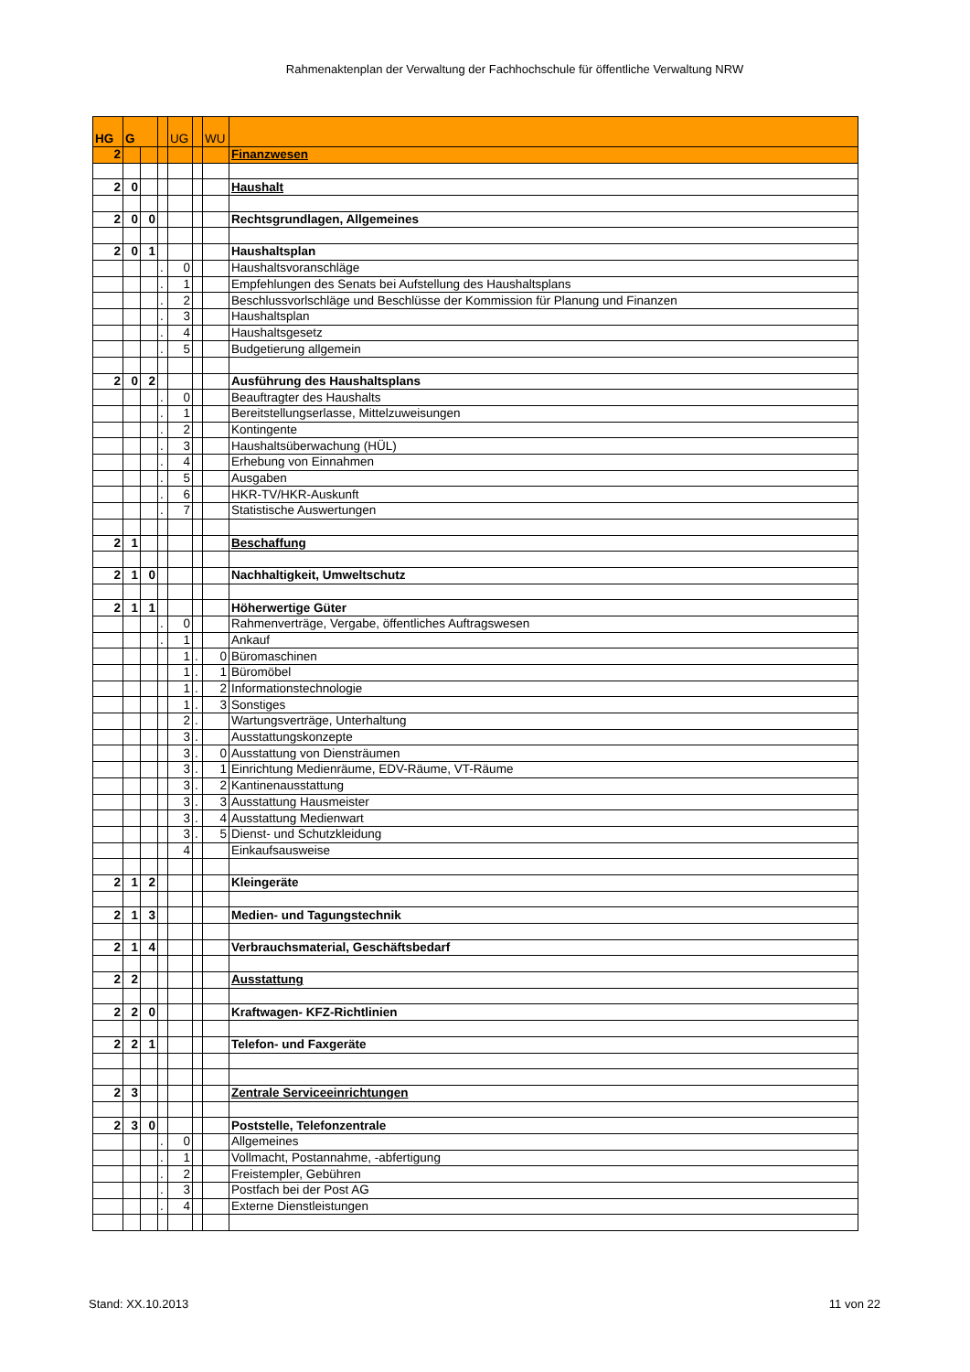Rahmenaktenplan der Verwaltung der Fachhochschule für öffentliche Verwaltung NRW
| HG | G | | | UG | | WU | |
| --- | --- | --- | --- | --- | --- | --- | --- |
| 2 | | | | | | | Finanzwesen |
| 2 | 0 | | | | | | Haushalt |
| 2 | 0 | 0 | | | | | Rechtsgrundlagen, Allgemeines |
| 2 | 0 | 1 | | | | | Haushaltsplan |
| | | | . | 0 | | | Haushaltsvoranschläge |
| | | | . | 1 | | | Empfehlungen des Senats bei Aufstellung des Haushaltsplans |
| | | | . | 2 | | | Beschlussvorlschläge und Beschlüsse der Kommission für Planung und Finanzen |
| | | | . | 3 | | | Haushaltsplan |
| | | | . | 4 | | | Haushaltsgesetz |
| | | | . | 5 | | | Budgetierung allgemein |
| 2 | 0 | 2 | | | | | Ausführung des Haushaltsplans |
| | | | . | 0 | | | Beauftragter des Haushalts |
| | | | . | 1 | | | Bereitstellungserlasse, Mittelzuweisungen |
| | | | . | 2 | | | Kontingente |
| | | | . | 3 | | | Haushaltsüberwachung (HÜL) |
| | | | . | 4 | | | Erhebung von Einnahmen |
| | | | . | 5 | | | Ausgaben |
| | | | . | 6 | | | HKR-TV/HKR-Auskunft |
| | | | . | 7 | | | Statistische Auswertungen |
| 2 | 1 | | | | | | Beschaffung |
| 2 | 1 | 0 | | | | | Nachhaltigkeit, Umweltschutz |
| 2 | 1 | 1 | | | | | Höherwertige Güter |
| | | | . | 0 | | | Rahmenverträge, Vergabe, öffentliches Auftragswesen |
| | | | . | 1 | | | Ankauf |
| | | | | 1 | . | 0 | Büromaschinen |
| | | | | 1 | . | 1 | Büromöbel |
| | | | | 1 | . | 2 | Informationstechnologie |
| | | | | 1 | . | 3 | Sonstiges |
| | | | | 2 | . | | Wartungsverträge, Unterhaltung |
| | | | | 3 | . | | Ausstattungskonzepte |
| | | | | 3 | . | 0 | Ausstattung von Diensträumen |
| | | | | 3 | . | 1 | Einrichtung Medienräume, EDV-Räume, VT-Räume |
| | | | | 3 | . | 2 | Kantinenausstattung |
| | | | | 3 | . | 3 | Ausstattung Hausmeister |
| | | | | 3 | . | 4 | Ausstattung Medienwart |
| | | | | 3 | . | 5 | Dienst- und Schutzkleidung |
| | | | | 4 | | | Einkaufsausweise |
| 2 | 1 | 2 | | | | | Kleingeräte |
| 2 | 1 | 3 | | | | | Medien- und Tagungstechnik |
| 2 | 1 | 4 | | | | | Verbrauchsmaterial, Geschäftsbedarf |
| 2 | 2 | | | | | | Ausstattung |
| 2 | 2 | 0 | | | | | Kraftwagen- KFZ-Richtlinien |
| 2 | 2 | 1 | | | | | Telefon- und Faxgeräte |
| 2 | 3 | | | | | | Zentrale Serviceeinrichtungen |
| 2 | 3 | 0 | | | | | Poststelle, Telefonzentrale |
| | | | . | 0 | | | Allgemeines |
| | | | . | 1 | | | Vollmacht, Postannahme, -abfertigung |
| | | | . | 2 | | | Freistempler, Gebühren |
| | | | . | 3 | | | Postfach bei der Post AG |
| | | | . | 4 | | | Externe Dienstleistungen |
Stand: XX.10.2013 11 von 22